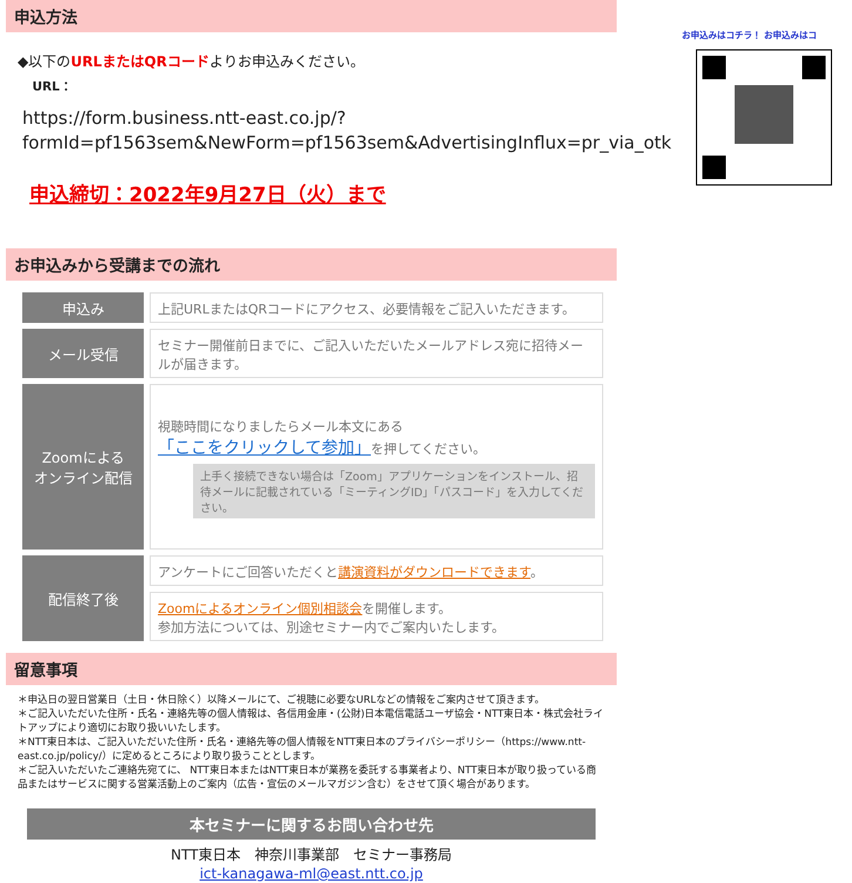申込方法
◆以下のURLまたはQRコードよりお申込みください。
URL：
https://form.business.ntt-east.co.jp/?formId=pf1563sem&NewForm=pf1563sem&AdvertisingInflux=pr_via_otk
申込締切：2022年9月27日（火）まで
お申込みはコチラ！ お申込みはコ
お申込みから受講までの流れ
| 申込み | 上記URLまたはQRコードにアクセス、必要情報をご記入いただきます。 |
| メール受信 | セミナー開催前日までに、ご記入いただいたメールアドレス宛に招待メールが届きます。 |
| Zoomによる オンライン配信 | 視聴時間になりましたらメール本文にある 「ここをクリックして参加」 を押してください。 上手く接続できない場合は「Zoom」アプリケーションをインストール、招待メールに記載されている「ミーティングID」「パスコード」を入力してください。 |
| 配信終了後 | アンケートにご回答いただくと 講演資料がダウンロードできます 。 |
| | Zoomによるオンライン個別相談会 を開催します。 参加方法については、別途セミナー内でご案内いたします。 |
留意事項
＊申込日の翌日営業日（土日・休日除く）以降メールにて、ご視聴に必要なURLなどの情報をご案内させて頂きます。
＊ご記入いただいた住所・氏名・連絡先等の個人情報は、各信用金庫・(公財)日本電信電話ユーザ協会・NTT東日本・株式会社ライトアップにより適切にお取り扱いいたします。
＊NTT東日本は、ご記入いただいた住所・氏名・連絡先等の個人情報をNTT東日本のプライバシーポリシー（https://www.ntt-east.co.jp/policy/）に定めるところにより取り扱うこととします。
＊ご記入いただいたご連絡先宛てに、 NTT東日本またはNTT東日本が業務を委託する事業者より、NTT東日本が取り扱っている商品またはサービスに関する営業活動上のご案内（広告・宣伝のメールマガジン含む）をさせて頂く場合があります。
本セミナーに関するお問い合わせ先
NTT東日本　神奈川事業部　セミナー事務局
ict-kanagawa-ml@east.ntt.co.jp